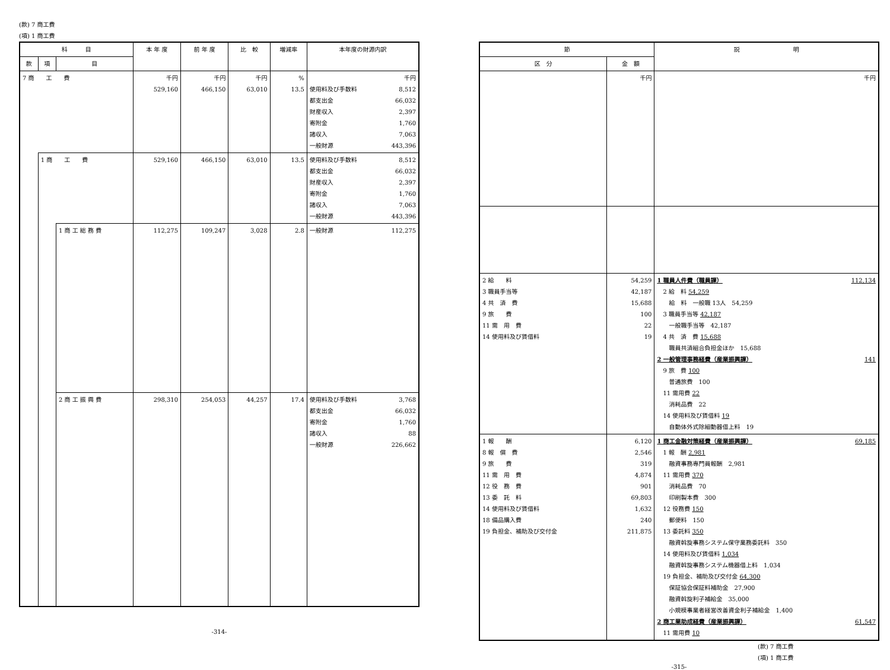(款) 7 商工費
(項) 1 商工費
| 科 目 | | | 本 年 度 | 前 年 度 | 比 較 | 増減率 | 本年度の財源内訳 |
| --- | --- | --- | --- | --- | --- | --- | --- |
| 款 | 項 | 目 | | | | | |
| 7 商 工 費 | | | 千円 529,160 | 千円 466,150 | 千円 63,010 | % 13.5 | 千円 使用料及び手数料 8,512 都支出金 66,032 財産収入 2,397 寄附金 1,760 諸収入 7,063 一般財源 443,396 |
| | 1 商 工 費 | | 529,160 | 466,150 | 63,010 | 13.5 | 使用料及び手数料 8,512 都支出金 66,032 財産収入 2,397 寄附金 1,760 諸収入 7,063 一般財源 443,396 |
| | | 1 商 工 総 務 費 | 112,275 | 109,247 | 3,028 | 2.8 | 一般財源 112,275 |
| | | 2 商 工 振 興 費 | 298,310 | 254,053 | 44,257 | 17.4 | 使用料及び手数料 3,768 都支出金 66,032 寄附金 1,760 諸収入 88 一般財源 226,662 |
-314-
| 節 | | 説 明 |
| --- | --- | --- |
| 区 分 | 金 額 | |
| | 千円 | 千円 |
| 2 給 料 3 職員手当等 4 共 済 費 9 旅 費 11 需 用 費 14 使用料及び賃借料 | 54,259 42,187 15,688 100 22 19 | 1 職員人件費（職員課） 112,134 2 給 料 54,259 給 料 一般職 13人 54,259 3 職員手当等 42,187 一般職手当等 42,187 4 共 済 費 15,688 職員共済組合負担金ほか 15,688 2 一般管理事務経費（産業振興課） 141 9 旅 費 100 普通旅費 100 11 需用費 22 消耗品費 22 14 使用料及び賃借料 19 自動体外式除細動器借上料 19 |
| 1 報 酬 8 報 償 費 9 旅 費 11 需 用 費 12 役 務 費 13 委 託 料 14 使用料及び賃借料 18 備品購入費 19 負担金、補助及び交付金 | 6,120 2,546 319 4,874 901 69,803 1,632 240 211,875 | 1 商工金融対策経費（産業振興課） 69,185 1 報 酬 2,981 融資事務専門員報酬 2,981 11 需用費 370 消耗品費 70 印刷製本費 300 12 役務費 150 郵便料 150 13 委託料 350 融資斡旋事務システム保守業務委託料 350 14 使用料及び賃借料 1,034 融資斡旋事務システム機器借上料 1,034 19 負担金、補助及び交付金 64,300 保証協会保証料補助金 27,900 融資斡旋利子補給金 35,000 小規模事業者経営改善資金利子補給金 1,400 2 商工業助成経費（産業振興課） 61,547 11 需用費 10 |
(款) 7 商工費
(項) 1 商工費
-315-